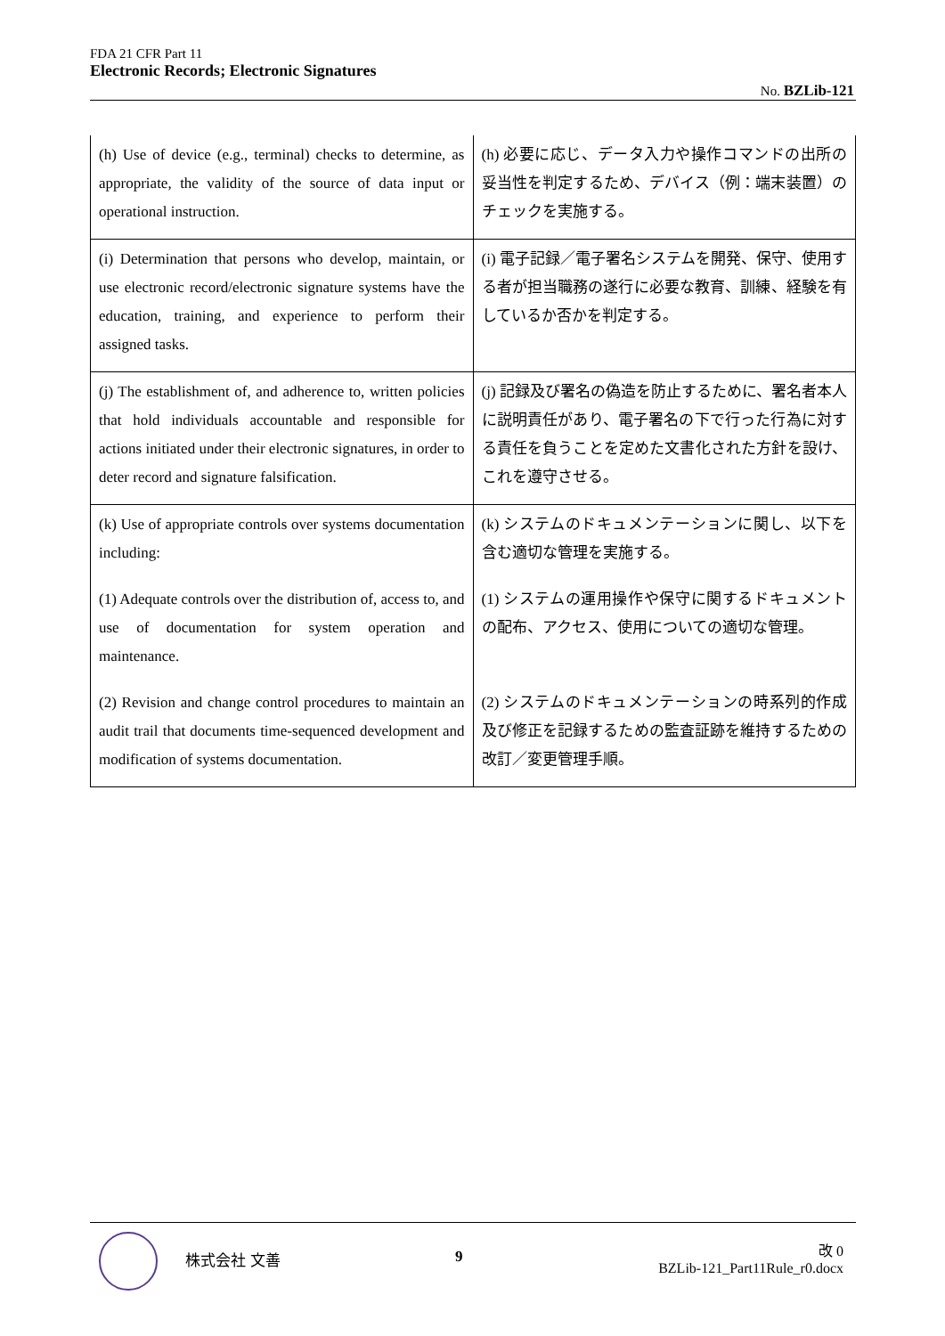FDA 21 CFR Part 11
Electronic Records; Electronic Signatures
No. BZLib-121
| (h) Use of device (e.g., terminal) checks to determine, as appropriate, the validity of the source of data input or operational instruction. | (h) 必要に応じ、データ入力や操作コマンドの出所の妥当性を判定するため、デバイス（例：端末装置）のチェックを実施する。 |
| (i) Determination that persons who develop, maintain, or use electronic record/electronic signature systems have the education, training, and experience to perform their assigned tasks. | (i) 電子記録／電子署名システムを開発、保守、使用する者が担当職務の遂行に必要な教育、訓練、経験を有しているか否かを判定する。 |
| (j) The establishment of, and adherence to, written policies that hold individuals accountable and responsible for actions initiated under their electronic signatures, in order to deter record and signature falsification. | (j) 記録及び署名の偽造を防止するために、署名者本人に説明責任があり、電子署名の下で行った行為に対する責任を負うことを定めた文書化された方針を設け、これを遵守させる。 |
| (k) Use of appropriate controls over systems documentation including: | (k) システムのドキュメンテーションに関し、以下を含む適切な管理を実施する。 |
| (1) Adequate controls over the distribution of, access to, and use of documentation for system operation and maintenance. | (1) システムの運用操作や保守に関するドキュメントの配布、アクセス、使用についての適切な管理。 |
| (2) Revision and change control procedures to maintain an audit trail that documents time-sequenced development and modification of systems documentation. | (2) システムのドキュメンテーションの時系列的作成及び修正を記録するための監査証跡を維持するための改訂／変更管理手順。 |
株式会社 文善 9
改 0
BZLib-121_Part11Rule_r0.docx